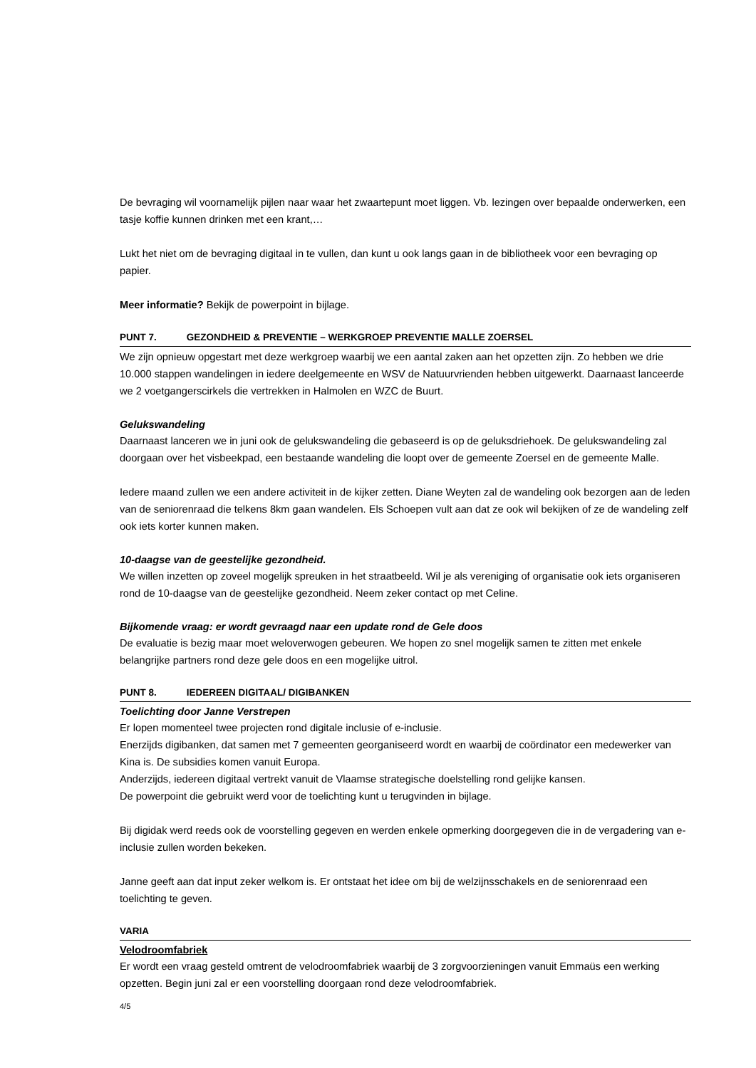De bevraging wil voornamelijk pijlen naar waar het zwaartepunt moet liggen. Vb. lezingen over bepaalde onderwerken, een tasje koffie kunnen drinken met een krant,…
Lukt het niet om de bevraging digitaal in te vullen, dan kunt u ook langs gaan in de bibliotheek voor een bevraging op papier.
Meer informatie? Bekijk de powerpoint in bijlage.
PUNT 7. GEZONDHEID & PREVENTIE – WERKGROEP PREVENTIE MALLE ZOERSEL
We zijn opnieuw opgestart met deze werkgroep waarbij we een aantal zaken aan het opzetten zijn. Zo hebben we drie 10.000 stappen wandelingen in iedere deelgemeente en WSV de Natuurvrienden hebben uitgewerkt. Daarnaast lanceerde we 2 voetgangerscirkels die vertrekken in Halmolen en WZC de Buurt.
Gelukswandeling
Daarnaast lanceren we in juni ook de gelukswandeling die gebaseerd is op de geluksdriehoek. De gelukswandeling zal doorgaan over het visbeekpad, een bestaande wandeling die loopt over de gemeente Zoersel en de gemeente Malle.
Iedere maand zullen we een andere activiteit in de kijker zetten. Diane Weyten zal de wandeling ook bezorgen aan de leden van de seniorenraad die telkens 8km gaan wandelen. Els Schoepen vult aan dat ze ook wil bekijken of ze de wandeling zelf ook iets korter kunnen maken.
10-daagse van de geestelijke gezondheid.
We willen inzetten op zoveel mogelijk spreuken in het straatbeeld. Wil je als vereniging of organisatie ook iets organiseren rond de 10-daagse van de geestelijke gezondheid. Neem zeker contact op met Celine.
Bijkomende vraag: er wordt gevraagd naar een update rond de Gele doos
De evaluatie is bezig maar moet weloverwogen gebeuren. We hopen zo snel mogelijk samen te zitten met enkele belangrijke partners rond deze gele doos en een mogelijke uitrol.
PUNT 8. IEDEREEN DIGITAAL/ DIGIBANKEN
Toelichting door Janne Verstrepen
Er lopen momenteel twee projecten rond digitale inclusie of e-inclusie.
Enerzijds digibanken, dat samen met 7 gemeenten georganiseerd wordt en waarbij de coördinator een medewerker van Kina is. De subsidies komen vanuit Europa.
Anderzijds, iedereen digitaal vertrekt vanuit de Vlaamse strategische doelstelling rond gelijke kansen.
De powerpoint die gebruikt werd voor de toelichting kunt u terugvinden in bijlage.
Bij digidak werd reeds ook de voorstelling gegeven en werden enkele opmerking doorgegeven die in de vergadering van e-inclusie zullen worden bekeken.
Janne geeft aan dat input zeker welkom is. Er ontstaat het idee om bij de welzijnsschakels en de seniorenraad een toelichting te geven.
VARIA
Velodroomfabriek
Er wordt een vraag gesteld omtrent de velodroomfabriek waarbij de 3 zorgvoorzieningen vanuit Emmaüs een werking opzetten. Begin juni zal er een voorstelling doorgaan rond deze velodroomfabriek.
4/5